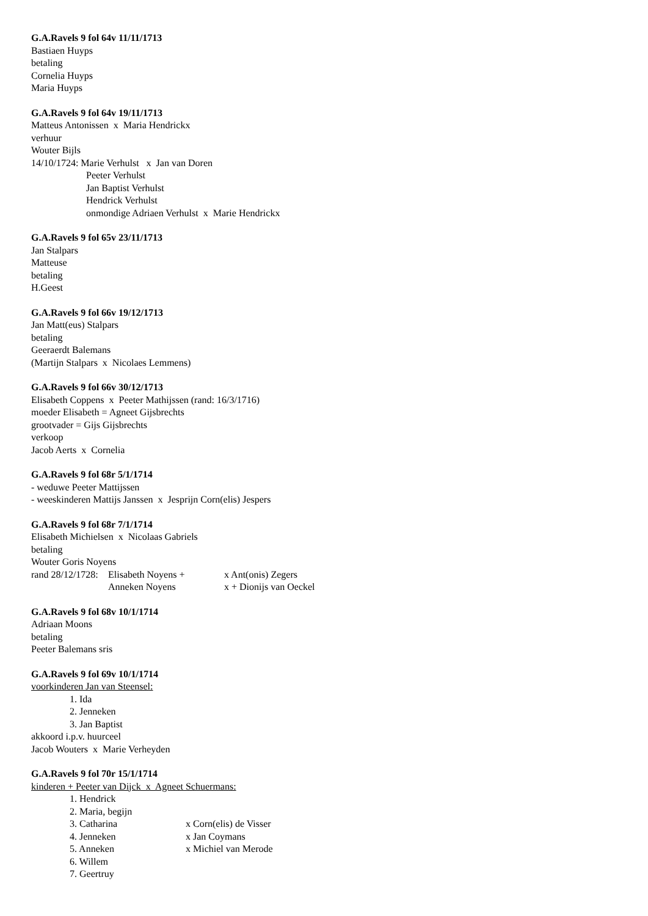G.A.Ravels 9 fol 64v 11/11/1713
Bastiaen Huyps
betaling
Cornelia Huyps
Maria Huyps
G.A.Ravels 9 fol 64v 19/11/1713
Matteus Antonissen x Maria Hendrickx
verhuur
Wouter Bijls
14/10/1724: Marie Verhulst x Jan van Doren
Peeter Verhulst
Jan Baptist Verhulst
Hendrick Verhulst
onmondige Adriaen Verhulst x Marie Hendrickx
G.A.Ravels 9 fol 65v 23/11/1713
Jan Stalpars
Matteuse
betaling
H.Geest
G.A.Ravels 9 fol 66v 19/12/1713
Jan Matt(eus) Stalpars
betaling
Geeraerdt Balemans
(Martijn Stalpars x Nicolaes Lemmens)
G.A.Ravels 9 fol 66v 30/12/1713
Elisabeth Coppens x Peeter Mathijssen (rand: 16/3/1716)
moeder Elisabeth = Agneet Gijsbrechts
grootvader = Gijs Gijsbrechts
verkoop
Jacob Aerts x Cornelia
G.A.Ravels 9 fol 68r 5/1/1714
- weduwe Peeter Mattijssen
- weeskinderen Mattijs Janssen x Jesprijn Corn(elis) Jespers
G.A.Ravels 9 fol 68r 7/1/1714
Elisabeth Michielsen x Nicolaas Gabriels
betaling
Wouter Goris Noyens
rand 28/12/1728: Elisabeth Noyens + x Ant(onis) Zegers
Anneken Noyens x + Dionijs van Oeckel
G.A.Ravels 9 fol 68v 10/1/1714
Adriaan Moons
betaling
Peeter Balemans sris
G.A.Ravels 9 fol 69v 10/1/1714
voorkinderen Jan van Steensel:
1. Ida
2. Jenneken
3. Jan Baptist
akkoord i.p.v. huurceel
Jacob Wouters x Marie Verheyden
G.A.Ravels 9 fol 70r 15/1/1714
kinderen + Peeter van Dijck x Agneet Schuermans:
1. Hendrick
2. Maria, begijn
3. Catharina x Corn(elis) de Visser
4. Jenneken x Jan Coymans
5. Anneken x Michiel van Merode
6. Willem
7. Geertruy